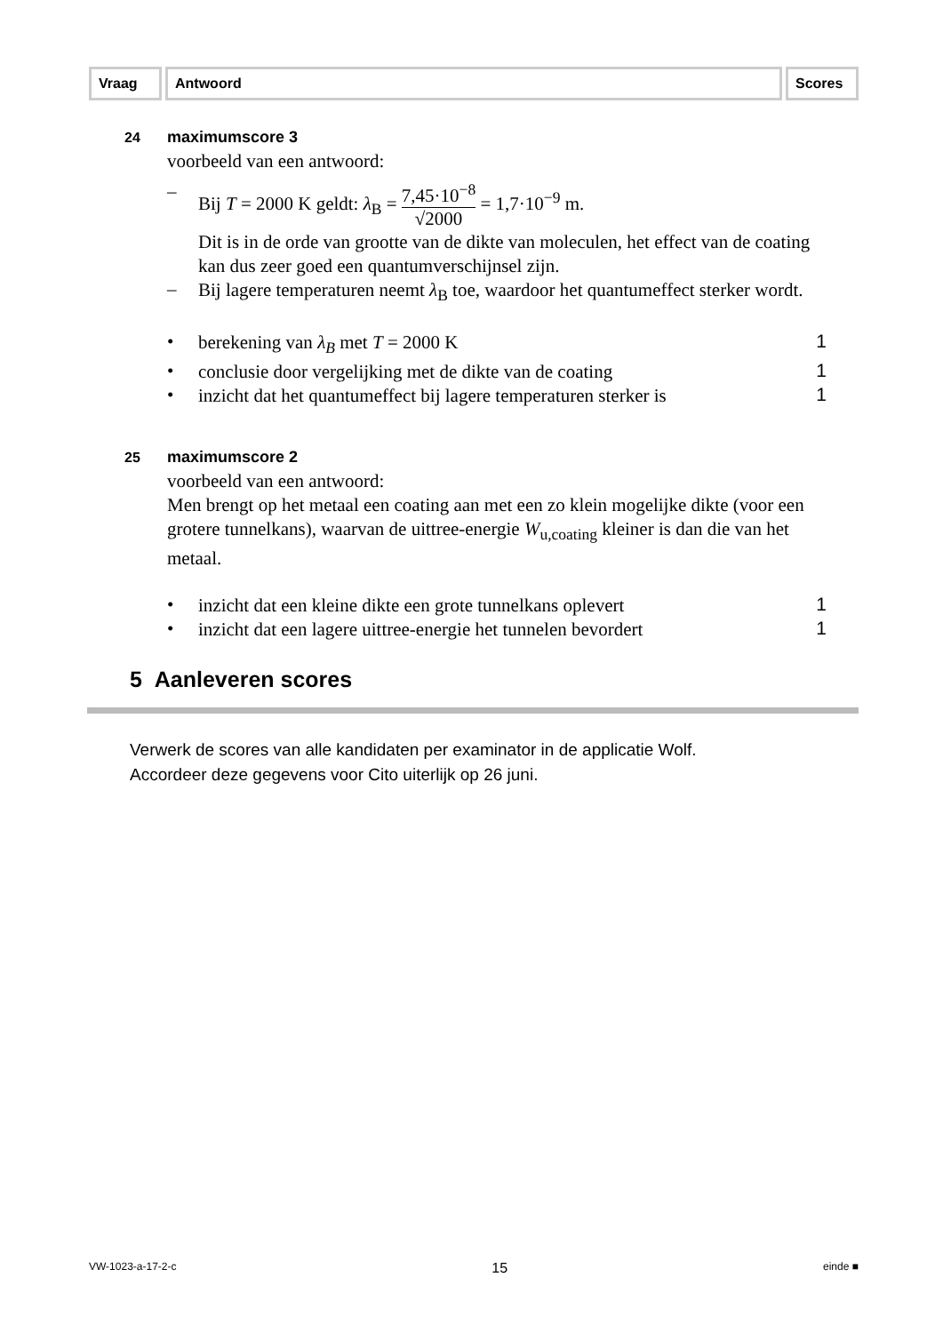Vraag Antwoord Scores
24 maximumscore 3
voorbeeld van een antwoord:
– Bij T = 2000 K geldt: λ<sub>B</sub> = 7,45·10<sup>−8</sup> √2000 = 1,7·10<sup>−9</sup> m.
Dit is in de orde van grootte van de dikte van moleculen, het effect van de coating kan dus zeer goed een quantumverschijnsel zijn.
–
Bij lagere temperaturen neemt λ<sub>B</sub> toe, waardoor het quantumeffect sterker wordt.
•
berekening van λ<sub>B</sub> met T = 2000 K
1
•
conclusie door vergelijking met de dikte van de coating
1
•
inzicht dat het quantumeffect bij lagere temperaturen sterker is
1
25 maximumscore 2
voorbeeld van een antwoord:
Men brengt op het metaal een coating aan met een zo klein mogelijke dikte (voor een grotere tunnelkans), waarvan de uittree-energie W<sub>u,coating</sub> kleiner is dan die van het metaal.
•
inzicht dat een kleine dikte een grote tunnelkans oplevert
1
•
inzicht dat een lagere uittree-energie het tunnelen bevordert
1
5 Aanleveren scores
Verwerk de scores van alle kandidaten per examinator in de applicatie Wolf.
Accordeer deze gegevens voor Cito uiterlijk op 26 juni.
VW-1023-a-17-2-c 15 einde ■